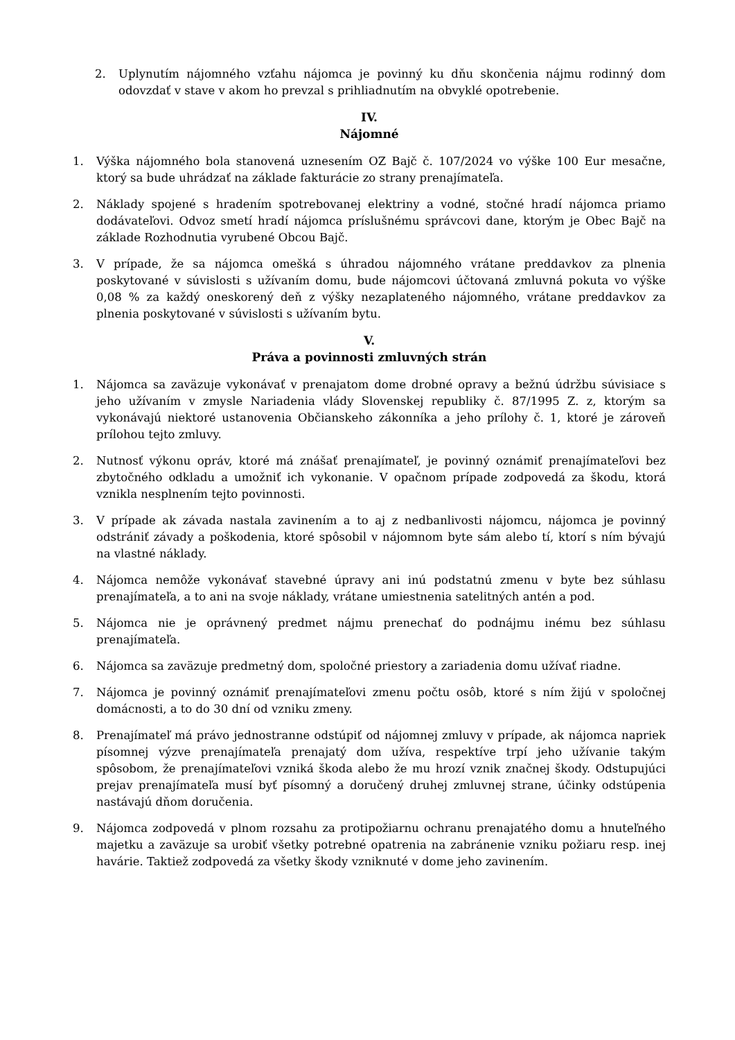2. Uplynutím nájomného vzťahu nájomca je povinný ku dňu skončenia nájmu rodinný dom odovzdať v stave v akom ho prevzal s prihliadnutím na obvyklé opotrebenie.
IV.
Nájomné
1. Výška nájomného bola stanovená uznesením OZ Bajč č. 107/2024 vo výške 100 Eur mesačne, ktorý sa bude uhrádzať na základe fakturácie zo strany prenajímateľa.
2. Náklady spojené s hradením spotrebovanej elektriny a vodné, stočné hradí nájomca priamo dodávateľovi. Odvoz smetí hradí nájomca príslušnému správcovi dane, ktorým je Obec Bajč na základe Rozhodnutia vyrubené Obcou Bajč.
3. V prípade, že sa nájomca omešká s úhradou nájomného vrátane preddavkov za plnenia poskytované v súvislosti s užívaním domu, bude nájomcovi účtovaná zmluvná pokuta vo výške 0,08 % za každý oneskorený deň z výšky nezaplateného nájomného, vrátane preddavkov za plnenia poskytované v súvislosti s užívaním bytu.
V.
Práva a povinnosti zmluvných strán
1. Nájomca sa zaväzuje vykonávať v prenajatom dome drobné opravy a bežnú údržbu súvisiace s jeho užívaním v zmysle Nariadenia vlády Slovenskej republiky č. 87/1995 Z. z, ktorým sa vykonávajú niektoré ustanovenia Občianskeho zákonníka a jeho prílohy č. 1, ktoré je zároveň prílohou tejto zmluvy.
2. Nutnosť výkonu opráv, ktoré má znášať prenajímateľ, je povinný oznámiť prenajímateľovi bez zbytočného odkladu a umožniť ich vykonanie. V opačnom prípade zodpovedá za škodu, ktorá vznikla nesplnením tejto povinnosti.
3. V prípade ak závada nastala zavinením a to aj z nedbanlivosti nájomcu, nájomca je povinný odstrániť závady a poškodenia, ktoré spôsobil v nájomnom byte sám alebo tí, ktorí s ním bývajú na vlastné náklady.
4. Nájomca nemôže vykonávať stavebné úpravy ani inú podstatnú zmenu v byte bez súhlasu prenajímateľa, a to ani na svoje náklady, vrátane umiestnenia satelitných antén a pod.
5. Nájomca nie je oprávnený predmet nájmu prenechať do podnájmu inému bez súhlasu prenajímateľa.
6. Nájomca sa zaväzuje predmetný dom, spoločné priestory a zariadenia domu užívať riadne.
7. Nájomca je povinný oznámiť prenajímateľovi zmenu počtu osôb, ktoré s ním žijú v spoločnej domácnosti, a to do 30 dní od vzniku zmeny.
8. Prenajímateľ má právo jednostranne odstúpiť od nájomnej zmluvy v prípade, ak nájomca napriek písomnej výzve prenajímateľa prenajatý dom užíva, respektíve trpí jeho užívanie takým spôsobom, že prenajímateľovi vzniká škoda alebo že mu hrozí vznik značnej škody. Odstupujúci prejav prenajímateľa musí byť písomný a doručený druhej zmluvnej strane, účinky odstúpenia nastávajú dňom doručenia.
9. Nájomca zodpovedá v plnom rozsahu za protipožiarnu ochranu prenajatého domu a hnuteľného majetku a zaväzuje sa urobiť všetky potrebné opatrenia na zabránenie vzniku požiaru resp. inej havárie. Taktiež zodpovedá za všetky škody vzniknuté v dome jeho zavinením.